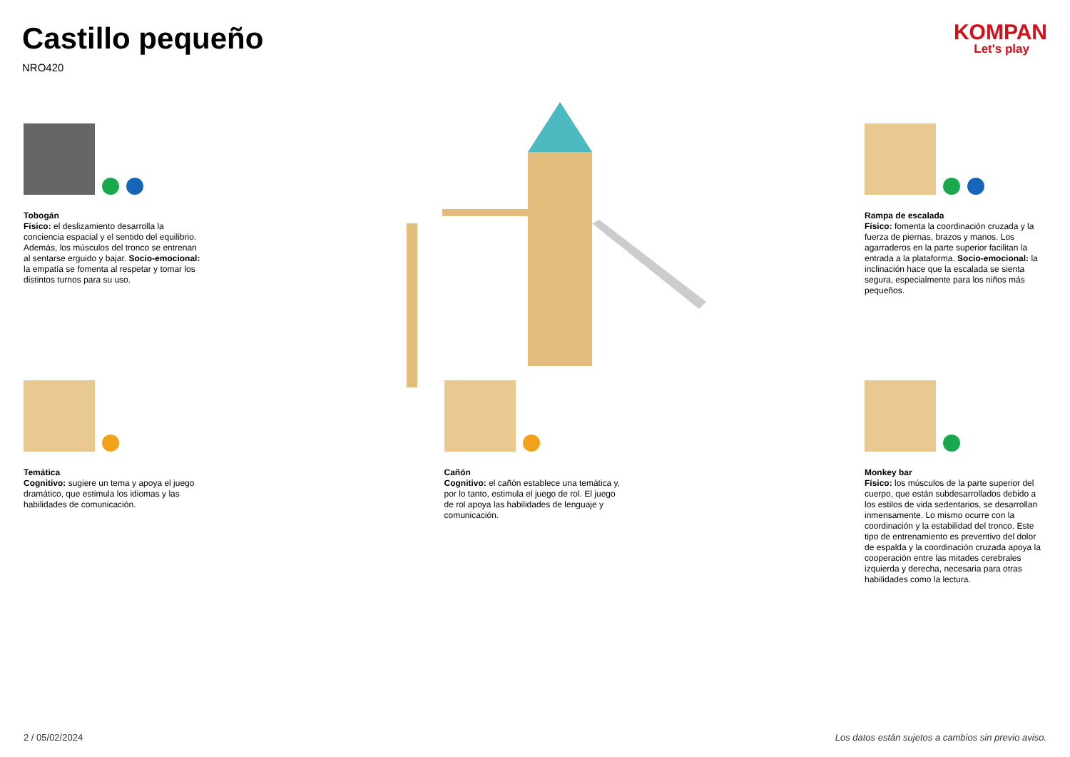Castillo pequeño
NRO420
KOMPAN
Let's play
Tobogán
Físico: el deslizamiento desarrolla la conciencia espacial y el sentido del equilibrio. Además, los músculos del tronco se entrenan al sentarse erguido y bajar. Socio-emocional: la empatía se fomenta al respetar y tomar los distintos turnos para su uso.
Rampa de escalada
Físico: fomenta la coordinación cruzada y la fuerza de piernas, brazos y manos. Los agarraderos en la parte superior facilitan la entrada a la plataforma. Socio-emocional: la inclinación hace que la escalada se sienta segura, especialmente para los niños más pequeños.
Temática
Cognitivo: sugiere un tema y apoya el juego dramático, que estimula los idiomas y las habilidades de comunicación.
Cañón
Cognitivo: el cañón establece una temática y, por lo tanto, estimula el juego de rol. El juego de rol apoya las habilidades de lenguaje y comunicación.
Monkey bar
Físico: los músculos de la parte superior del cuerpo, que están subdesarrollados debido a los estilos de vida sedentarios, se desarrollan inmensamente. Lo mismo ocurre con la coordinación y la estabilidad del tronco. Este tipo de entrenamiento es preventivo del dolor de espalda y la coordinación cruzada apoya la cooperación entre las mitades cerebrales izquierda y derecha, necesaria para otras habilidades como la lectura.
2 / 05/02/2024 Los datos están sujetos a cambios sin previo aviso.